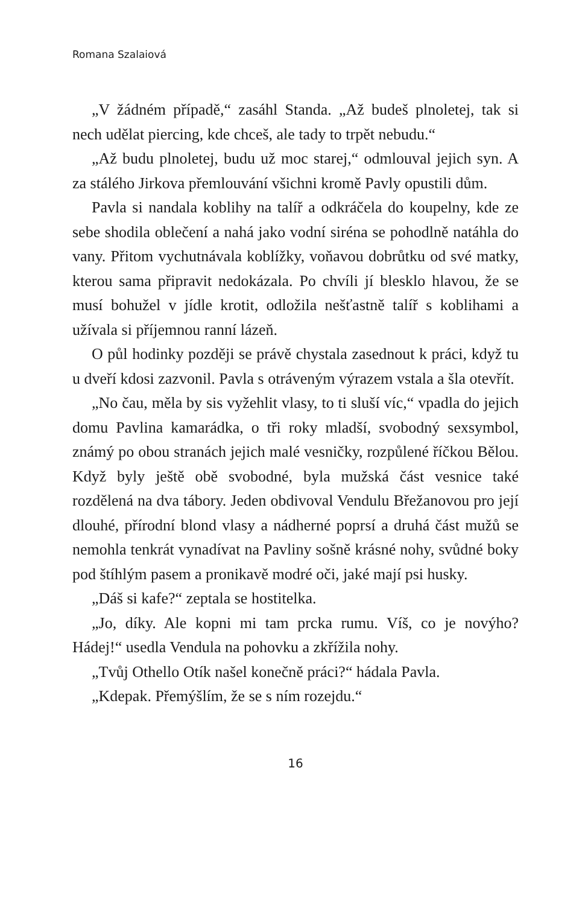Romana Szalaiová
„V žádném případě,“ zasáhl Standa. „Až budeš plnoletej, tak si nech udělat piercing, kde chceš, ale tady to trpět nebudu.“
„Až budu plnoletej, budu už moc starej,“ odmlouval jejich syn. A za stálého Jirkova přemlouvání všichni kromě Pavly opustili dům.
Pavla si nandala koblihy na talíř a odkráčela do koupelny, kde ze sebe shodila oblečení a nahá jako vodní siréna se pohodlně natáhla do vany. Přitom vychutnávala koblížky, voňavou dobrůtku od své matky, kterou sama připravit nedokázala. Po chvíli jí blesklo hlavou, že se musí bohužel v jídle krotit, odložila nešťastně talíř s koblihami a užívala si příjemnou ranní lázeň.
O půl hodinky později se právě chystala zasednout k práci, když tu u dveří kdosi zazvonil. Pavla s otráveným výrazem vstala a šla otevřít.
„No čau, měla by sis vyžehlit vlasy, to ti sluší víc,“ vpadla do jejich domu Pavlina kamarádka, o tři roky mladší, svobodný sexsymbol, známý po obou stranách jejich malé vesničky, rozpůlené říčkou Bělou. Když byly ještě obě svobodné, byla mužská část vesnice také rozdělená na dva tábory. Jeden obdivoval Vendulu Břežanovou pro její dlouhé, přírodní blond vlasy a nádherné poprsí a druhá část mužů se nemohla tenkrát vynadívat na Pavliny sošně krásné nohy, svůdné boky pod štíhlým pasem a pronikavě modré oči, jaké mají psi husky.
„Dáš si kafe?“ zeptala se hostitelka.
„Jo, díky. Ale kopni mi tam prcka rumu. Víš, co je novýho? Hádej!“ usedla Vendula na pohovku a zkřížila nohy.
„Tvůj Othello Otík našel konečně práci?“ hádala Pavla.
„Kdepak. Přemýšlím, že se s ním rozejdu.“
16